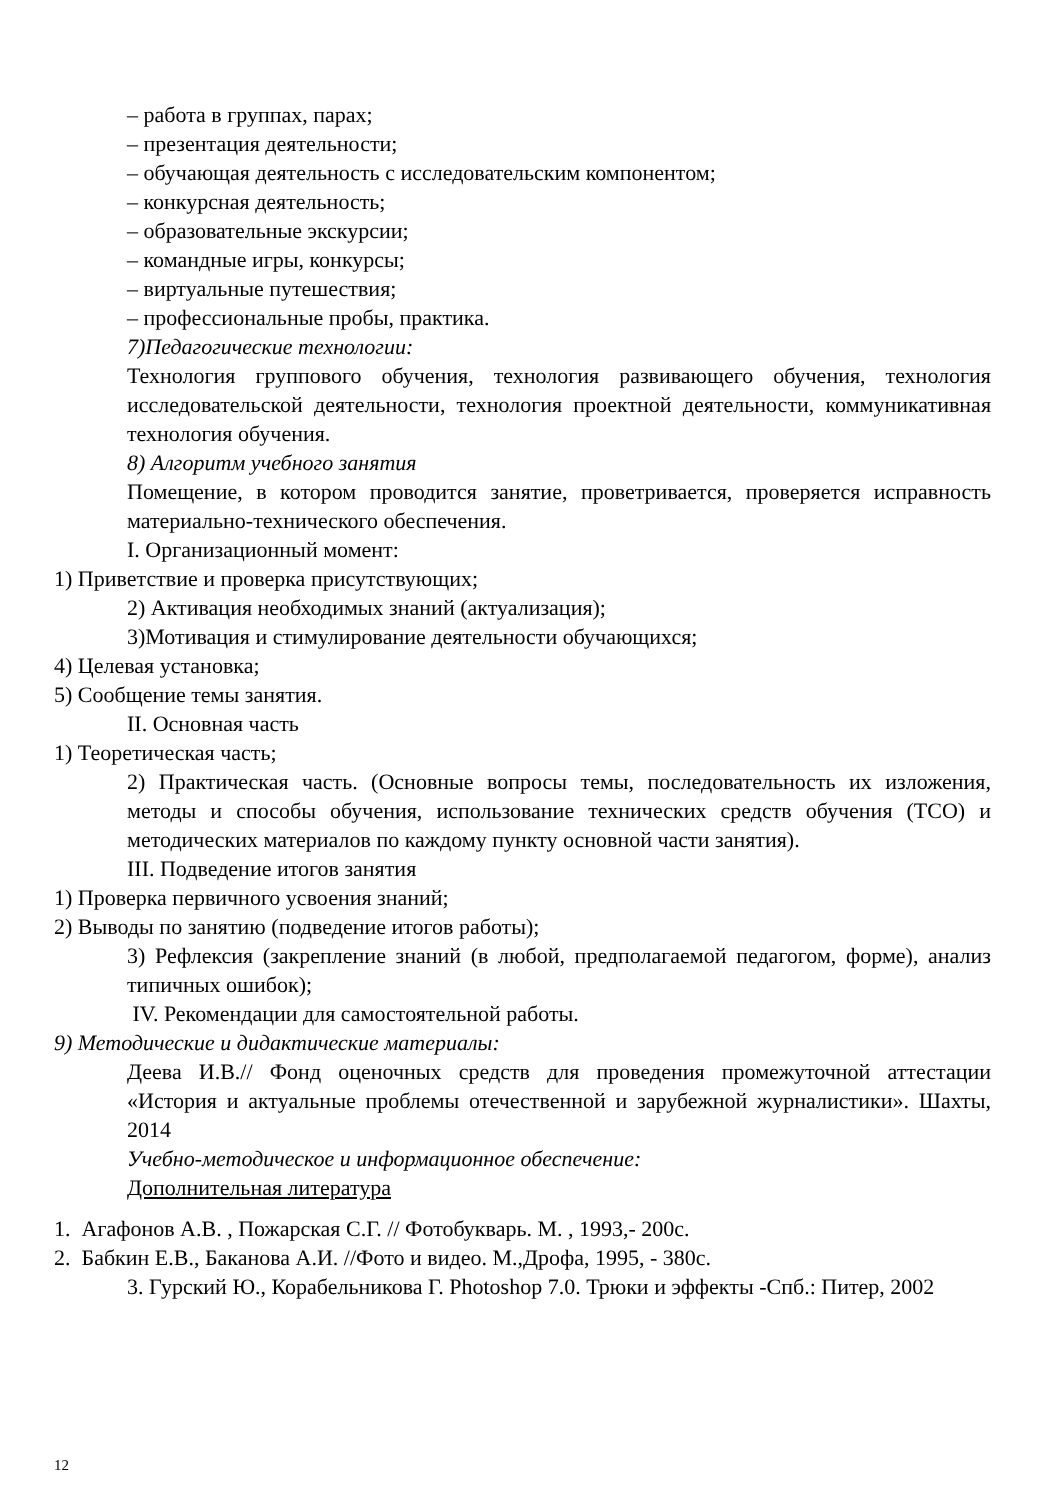– работа в группах, парах;
– презентация деятельности;
– обучающая деятельность с исследовательским компонентом;
– конкурсная деятельность;
– образовательные экскурсии;
– командные игры, конкурсы;
– виртуальные путешествия;
– профессиональные пробы, практика.
7)Педагогические технологии:
Технология группового обучения, технология развивающего обучения, технология исследовательской деятельности, технология проектной деятельности, коммуникативная технология обучения.
8) Алгоритм учебного занятия
Помещение, в котором проводится занятие, проветривается, проверяется исправность материально-технического обеспечения.
I. Организационный момент:
1) Приветствие и проверка присутствующих;
2) Активация необходимых знаний (актуализация);
3)Мотивация и стимулирование деятельности обучающихся;
4) Целевая установка;
5) Сообщение темы занятия.
II. Основная часть
1) Теоретическая часть;
2) Практическая часть. (Основные вопросы темы, последовательность их изложения, методы и способы обучения, использование технических средств обучения (ТСО) и методических материалов по каждому пункту основной части занятия).
III. Подведение итогов занятия
1) Проверка первичного усвоения знаний;
2) Выводы по занятию (подведение итогов работы);
3) Рефлексия (закрепление знаний (в любой, предполагаемой педагогом, форме), анализ типичных ошибок);
IV. Рекомендации для самостоятельной работы.
9) Методические и дидактические материалы:
Деева И.В.// Фонд оценочных средств для проведения промежуточной аттестации «История и актуальные проблемы отечественной и зарубежной журналистики». Шахты, 2014
Учебно-методическое и информационное обеспечение:
Дополнительная литература
1. Агафонов А.В. , Пожарская С.Г. // Фотобукварь. М. , 1993,- 200с.
2. Бабкин Е.В., Баканова А.И. //Фото и видео. М.,Дрофа, 1995, - 380с.
3. Гурский Ю., Корабельникова Г. Photoshop 7.0. Трюки и эффекты -Спб.: Питер, 2002
12